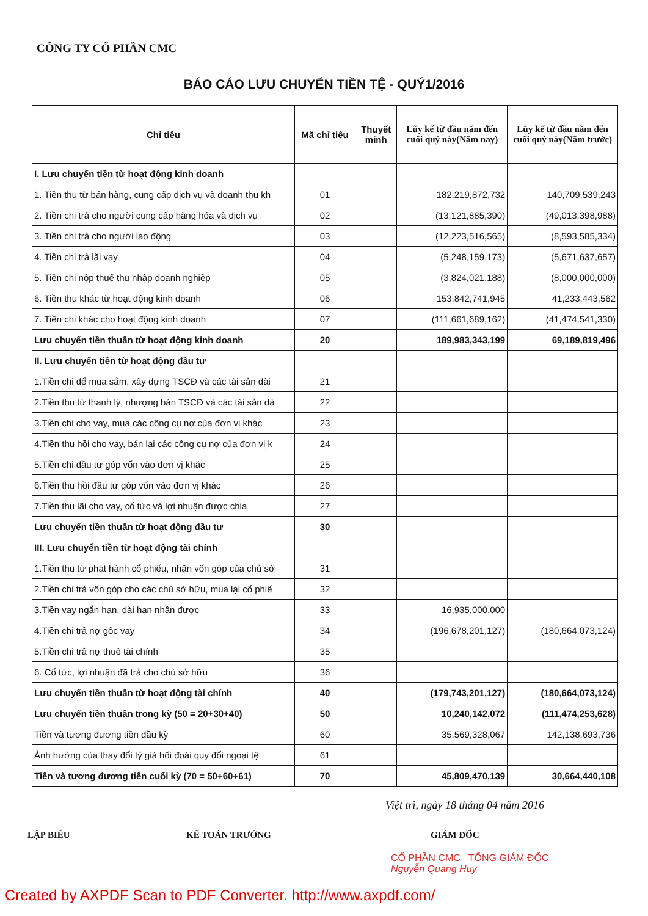CÔNG TY CỔ PHẦN CMC
BÁO CÁO LƯU CHUYỂN TIỀN TỆ - QUÝ1/2016
| Chỉ tiêu | Mã chỉ tiêu | Thuyết minh | Lũy kế từ đầu năm đến cuối quý này(Năm nay) | Lũy kế từ đầu năm đến cuối quý này(Năm trước) |
| --- | --- | --- | --- | --- |
| I. Lưu chuyển tiền từ hoạt động kinh doanh | | | | |
| 1. Tiền thu từ bán hàng, cung cấp dịch vụ và doanh thu kh | 01 | | 182,219,872,732 | 140,709,539,243 |
| 2. Tiền chi trả cho người cung cấp hàng hóa và dịch vụ | 02 | | (13,121,885,390) | (49,013,398,988) |
| 3. Tiền chi trả cho người lao động | 03 | | (12,223,516,565) | (8,593,585,334) |
| 4. Tiền chi trả lãi vay | 04 | | (5,248,159,173) | (5,671,637,657) |
| 5. Tiền chi nộp thuế thu nhập doanh nghiệp | 05 | | (3,824,021,188) | (8,000,000,000) |
| 6. Tiền thu khác từ hoạt động kinh doanh | 06 | | 153,842,741,945 | 41,233,443,562 |
| 7. Tiền chi khác cho hoạt động kinh doanh | 07 | | (111,661,689,162) | (41,474,541,330) |
| Lưu chuyển tiền thuần từ hoạt động kinh doanh | 20 | | 189,983,343,199 | 69,189,819,496 |
| II. Lưu chuyển tiền từ hoạt động đầu tư | | | | |
| 1.Tiền chi để mua sắm, xây dựng TSCĐ và các tài sản dài | 21 | | | |
| 2.Tiền thu từ thanh lý, nhượng bán TSCĐ và các tài sản dà | 22 | | | |
| 3.Tiền chi cho vay, mua các công cụ nợ của đơn vị khác | 23 | | | |
| 4.Tiền thu hồi cho vay, bán lại các công cụ nợ của đơn vị k | 24 | | | |
| 5.Tiền chi đầu tư góp vốn vào đơn vị khác | 25 | | | |
| 6.Tiền thu hồi đầu tư góp vốn vào đơn vị khác | 26 | | | |
| 7.Tiền thu lãi cho vay, cổ tức và lợi nhuận được chia | 27 | | | |
| Lưu chuyển tiền thuần từ hoạt động đầu tư | 30 | | | |
| III. Lưu chuyển tiền từ hoạt động tài chính | | | | |
| 1.Tiền thu từ phát hành cổ phiếu, nhận vốn góp của chủ sở | 31 | | | |
| 2.Tiền chi trả vốn góp cho các chủ sở hữu, mua lại cổ phiế | 32 | | | |
| 3.Tiền vay ngắn hạn, dài hạn nhận được | 33 | | 16,935,000,000 | |
| 4.Tiền chi trả nợ gốc vay | 34 | | (196,678,201,127) | (180,664,073,124) |
| 5.Tiền chi trả nợ thuê tài chính | 35 | | | |
| 6. Cổ tức, lợi nhuận đã trả cho chủ sở hữu | 36 | | | |
| Lưu chuyển tiền thuần từ hoạt động tài chính | 40 | | (179,743,201,127) | (180,664,073,124) |
| Lưu chuyển tiền thuần trong kỳ (50 = 20+30+40) | 50 | | 10,240,142,072 | (111,474,253,628) |
| Tiền và tương đương tiền đầu kỳ | 60 | | 35,569,328,067 | 142,138,693,736 |
| Ảnh hưởng của thay đổi tỷ giá hối đoái quy đổi ngoại tệ | 61 | | | |
| Tiền và tương đương tiền cuối kỳ (70 = 50+60+61) | 70 | | 45,809,470,139 | 30,664,440,108 |
Việt trì, ngày 18 tháng 04 năm 2016
LẬP BIỂU KẾ TOÁN TRƯỞNG GIÁM ĐỐC
CỔ PHẦN CMC TỔNG GIÁM ĐỐC
Nguyễn Quang Huy
Created by AXPDF Scan to PDF Converter. http://www.axpdf.com/